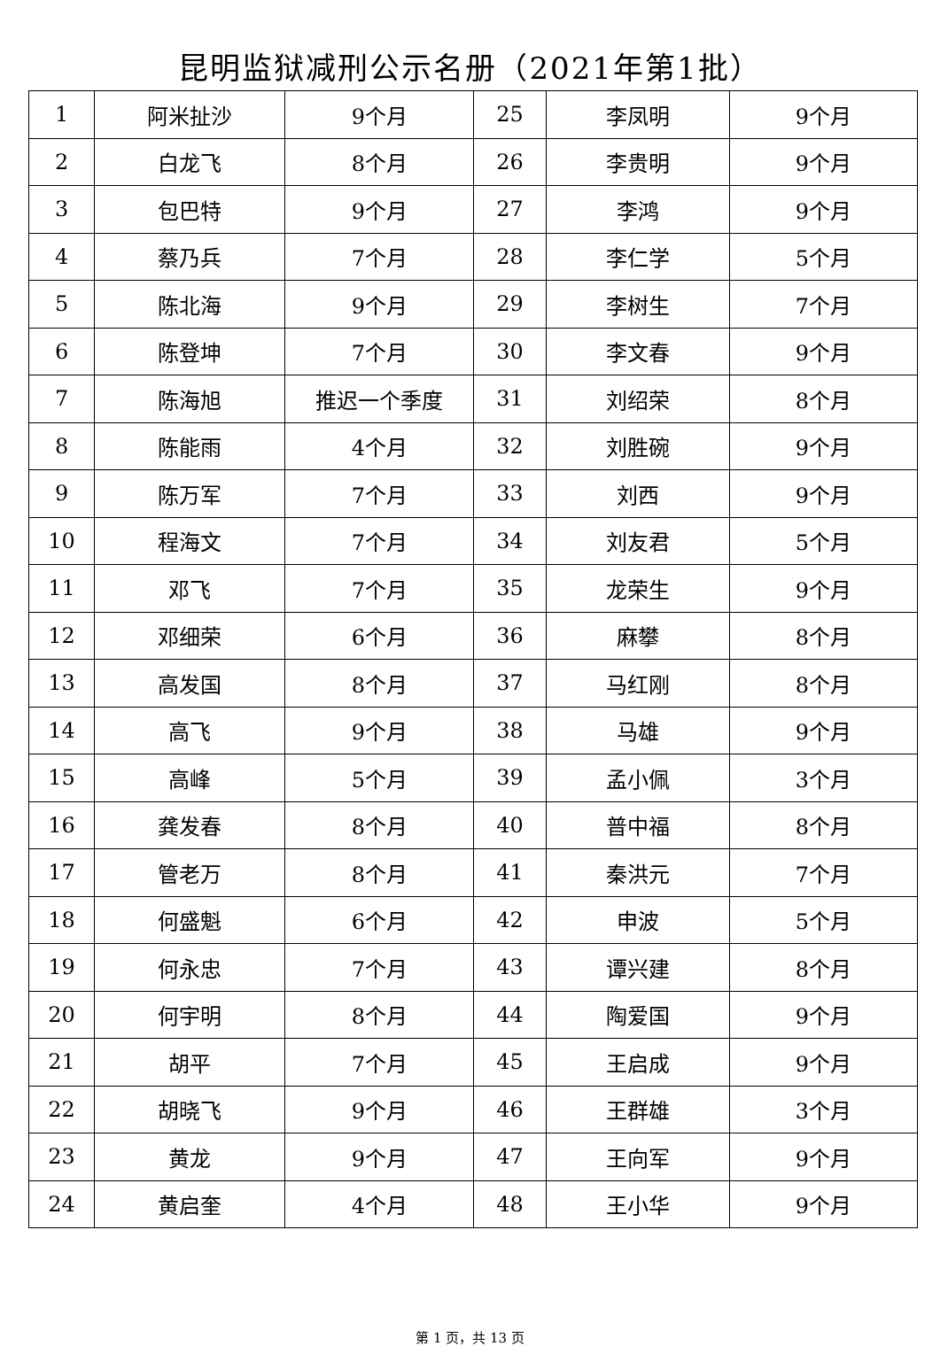昆明监狱减刑公示名册（2021年第1批）
| 1 | 阿米扯沙 | 9个月 | 25 | 李凤明 | 9个月 |
| 2 | 白龙飞 | 8个月 | 26 | 李贵明 | 9个月 |
| 3 | 包巴特 | 9个月 | 27 | 李鸿 | 9个月 |
| 4 | 蔡乃兵 | 7个月 | 28 | 李仁学 | 5个月 |
| 5 | 陈北海 | 9个月 | 29 | 李树生 | 7个月 |
| 6 | 陈登坤 | 7个月 | 30 | 李文春 | 9个月 |
| 7 | 陈海旭 | 推迟一个季度 | 31 | 刘绍荣 | 8个月 |
| 8 | 陈能雨 | 4个月 | 32 | 刘胜碗 | 9个月 |
| 9 | 陈万军 | 7个月 | 33 | 刘西 | 9个月 |
| 10 | 程海文 | 7个月 | 34 | 刘友君 | 5个月 |
| 11 | 邓飞 | 7个月 | 35 | 龙荣生 | 9个月 |
| 12 | 邓细荣 | 6个月 | 36 | 麻攀 | 8个月 |
| 13 | 高发国 | 8个月 | 37 | 马红刚 | 8个月 |
| 14 | 高飞 | 9个月 | 38 | 马雄 | 9个月 |
| 15 | 高峰 | 5个月 | 39 | 孟小佩 | 3个月 |
| 16 | 龚发春 | 8个月 | 40 | 普中福 | 8个月 |
| 17 | 管老万 | 8个月 | 41 | 秦洪元 | 7个月 |
| 18 | 何盛魁 | 6个月 | 42 | 申波 | 5个月 |
| 19 | 何永忠 | 7个月 | 43 | 谭兴建 | 8个月 |
| 20 | 何宇明 | 8个月 | 44 | 陶爱国 | 9个月 |
| 21 | 胡平 | 7个月 | 45 | 王启成 | 9个月 |
| 22 | 胡晓飞 | 9个月 | 46 | 王群雄 | 3个月 |
| 23 | 黄龙 | 9个月 | 47 | 王向军 | 9个月 |
| 24 | 黄启奎 | 4个月 | 48 | 王小华 | 9个月 |
第 1 页，共 13 页